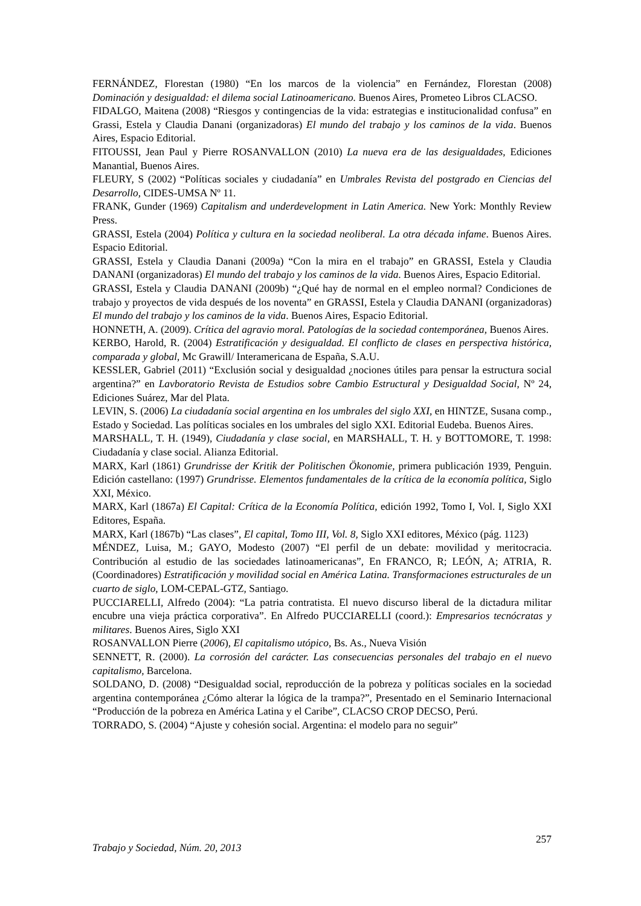FERNÁNDEZ, Florestan (1980) “En los marcos de la violencia” en Fernández, Florestan (2008) Dominación y desigualdad: el dilema social Latinoamericano. Buenos Aires, Prometeo Libros CLACSO.
FIDALGO, Maitena (2008) “Riesgos y contingencias de la vida: estrategias e institucionalidad confusa” en Grassi, Estela y Claudia Danani (organizadoras) El mundo del trabajo y los caminos de la vida. Buenos Aires, Espacio Editorial.
FITOUSSI, Jean Paul y Pierre ROSANVALLON (2010) La nueva era de las desigualdades, Ediciones Manantial, Buenos Aires.
FLEURY, S (2002) “Políticas sociales y ciudadanía” en Umbrales Revista del postgrado en Ciencias del Desarrollo, CIDES-UMSA Nº 11.
FRANK, Gunder (1969) Capitalism and underdevelopment in Latin America. New York: Monthly Review Press.
GRASSI, Estela (2004) Política y cultura en la sociedad neoliberal. La otra década infame. Buenos Aires. Espacio Editorial.
GRASSI, Estela y Claudia Danani (2009a) “Con la mira en el trabajo” en GRASSI, Estela y Claudia DANANI (organizadoras) El mundo del trabajo y los caminos de la vida. Buenos Aires, Espacio Editorial.
GRASSI, Estela y Claudia DANANI (2009b) “¿Qué hay de normal en el empleo normal? Condiciones de trabajo y proyectos de vida después de los noventa” en GRASSI, Estela y Claudia DANANI (organizadoras) El mundo del trabajo y los caminos de la vida. Buenos Aires, Espacio Editorial.
HONNETH, A. (2009). Crítica del agravio moral. Patologías de la sociedad contemporánea, Buenos Aires.
KERBO, Harold, R. (2004) Estratificación y desigualdad. El conflicto de clases en perspectiva histórica, comparada y global, Mc Grawill/ Interamericana de España, S.A.U.
KESSLER, Gabriel (2011) “Exclusión social y desigualdad ¿nociones útiles para pensar la estructura social argentina?” en Lavboratorio Revista de Estudios sobre Cambio Estructural y Desigualdad Social, Nº 24, Ediciones Suárez, Mar del Plata.
LEVIN, S. (2006) La ciudadanía social argentina en los umbrales del siglo XXI, en HINTZE, Susana comp., Estado y Sociedad. Las políticas sociales en los umbrales del siglo XXI. Editorial Eudeba. Buenos Aires.
MARSHALL, T. H. (1949), Ciudadanía y clase social, en MARSHALL, T. H. y BOTTOMORE, T. 1998: Ciudadanía y clase social. Alianza Editorial.
MARX, Karl (1861) Grundrisse der Kritik der Politischen Ökonomie, primera publicación 1939, Penguin. Edición castellano: (1997) Grundrisse. Elementos fundamentales de la crítica de la economía política, Siglo XXI, México.
MARX, Karl (1867a) El Capital: Crítica de la Economía Política, edición 1992, Tomo I, Vol. I, Siglo XXI Editores, España.
MARX, Karl (1867b) “Las clases”, El capital, Tomo III, Vol. 8, Siglo XXI editores, México (pág. 1123)
MÉNDEZ, Luisa, M.; GAYO, Modesto (2007) “El perfil de un debate: movilidad y meritocracia. Contribución al estudio de las sociedades latinoamericanas”, En FRANCO, R; LEÓN, A; ATRIA, R. (Coordinadores) Estratificación y movilidad social en América Latina. Transformaciones estructurales de un cuarto de siglo, LOM-CEPAL-GTZ, Santiago.
PUCCIARELLI, Alfredo (2004): “La patria contratista. El nuevo discurso liberal de la dictadura militar encubre una vieja práctica corporativa”. En Alfredo PUCCIARELLI (coord.): Empresarios tecnócratas y militares. Buenos Aires, Siglo XXI
ROSANVALLON Pierre (2006), El capitalismo utópico, Bs. As., Nueva Visión
SENNETT, R. (2000). La corrosión del carácter. Las consecuencias personales del trabajo en el nuevo capitalismo, Barcelona.
SOLDANO, D. (2008) “Desigualdad social, reproducción de la pobreza y políticas sociales en la sociedad argentina contemporánea ¿Cómo alterar la lógica de la trampa?”, Presentado en el Seminario Internacional “Producción de la pobreza en América Latina y el Caribe”, CLACSO CROP DECSO, Perú.
TORRADO, S. (2004) “Ajuste y cohesión social. Argentina: el modelo para no seguir”
Trabajo y Sociedad, Núm. 20, 2013 257